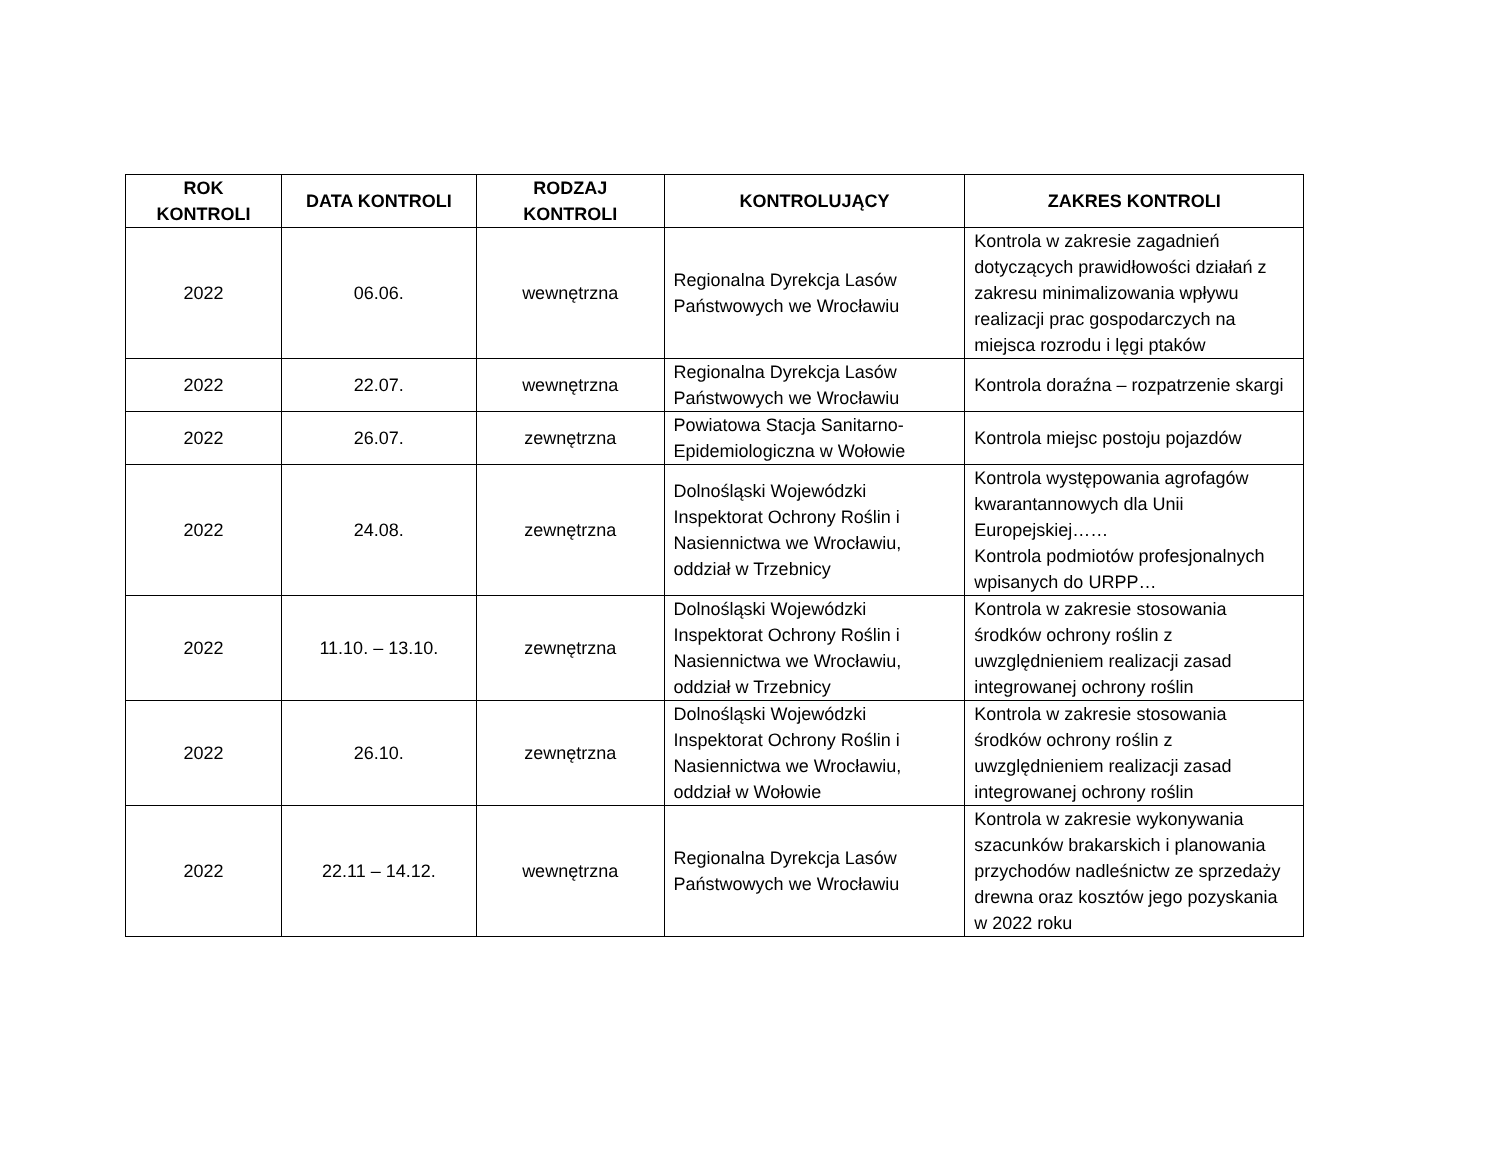| ROK KONTROLI | DATA KONTROLI | RODZAJ KONTROLI | KONTROLUJĄCY | ZAKRES KONTROLI |
| --- | --- | --- | --- | --- |
| 2022 | 06.06. | wewnętrzna | Regionalna Dyrekcja Lasów Państwowych we Wrocławiu | Kontrola w zakresie zagadnień dotyczących prawidłowości działań z zakresu minimalizowania wpływu realizacji prac gospodarczych na miejsca rozrodu i lęgi ptaków |
| 2022 | 22.07. | wewnętrzna | Regionalna Dyrekcja Lasów Państwowych we Wrocławiu | Kontrola doraźna – rozpatrzenie skargi |
| 2022 | 26.07. | zewnętrzna | Powiatowa Stacja Sanitarno-Epidemiologiczna w Wołowie | Kontrola miejsc postoju pojazdów |
| 2022 | 24.08. | zewnętrzna | Dolnośląski Wojewódzki Inspektorat Ochrony Roślin i Nasiennictwa we Wrocławiu, oddział w Trzebnicy | Kontrola występowania agrofagów kwarantannowych dla Unii Europejskiej…… Kontrola podmiotów profesjonalnych wpisanych do URPP… |
| 2022 | 11.10. – 13.10. | zewnętrzna | Dolnośląski Wojewódzki Inspektorat Ochrony Roślin i Nasiennictwa we Wrocławiu, oddział w Trzebnicy | Kontrola w zakresie stosowania środków ochrony roślin z uwzględnieniem realizacji zasad integrowanej ochrony roślin |
| 2022 | 26.10. | zewnętrzna | Dolnośląski Wojewódzki Inspektorat Ochrony Roślin i Nasiennictwa we Wrocławiu, oddział w Wołowie | Kontrola w zakresie stosowania środków ochrony roślin z uwzględnieniem realizacji zasad integrowanej ochrony roślin |
| 2022 | 22.11 – 14.12. | wewnętrzna | Regionalna Dyrekcja Lasów Państwowych we Wrocławiu | Kontrola w zakresie wykonywania szacunków brakarskich i planowania przychodów nadleśnictw ze sprzedaży drewna oraz kosztów jego pozyskania w 2022 roku |